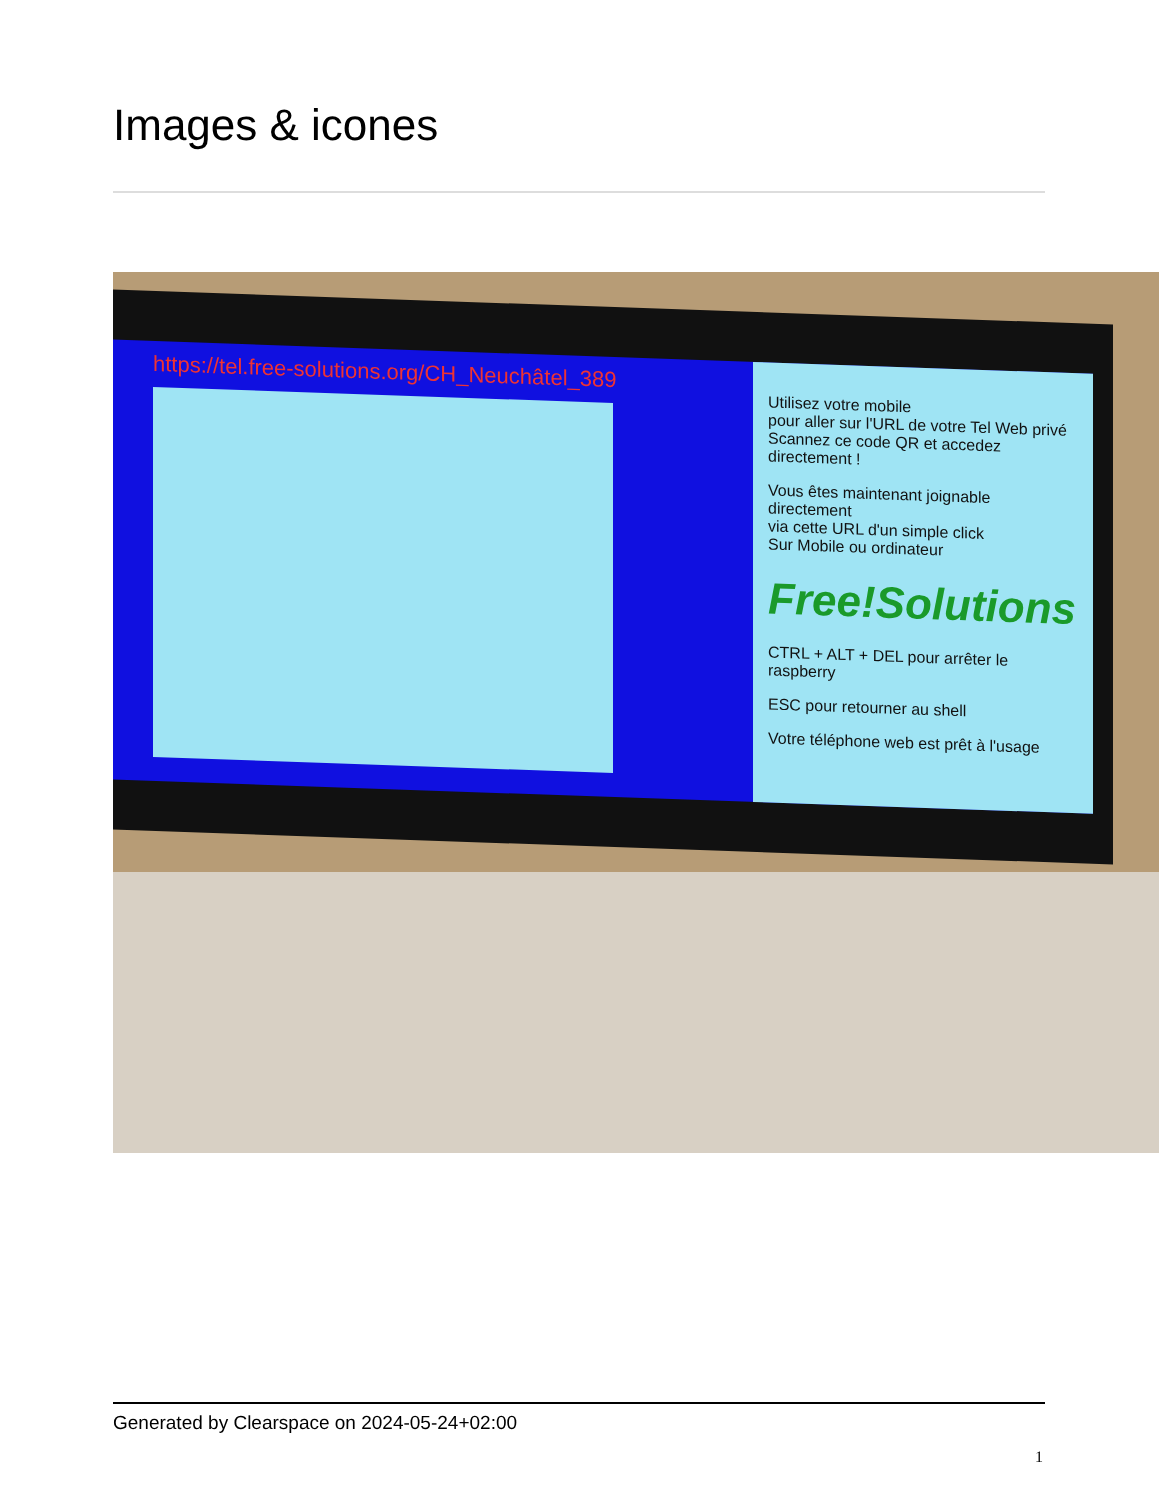Images & icones
https://tel.free-solutions.org/CH_Neuchâtel_389
Utilisez votre mobile
pour aller sur l'URL de votre Tel Web privé
Scannez ce code QR et accedez directement !
Vous êtes maintenant joignable directement
via cette URL d'un simple click
Sur Mobile ou ordinateur
Free!Solutions
CTRL + ALT + DEL pour arrêter le raspberry
ESC pour retourner au shell
Votre téléphone web est prêt à l'usage
Generated by Clearspace on 2024-05-24+02:00
1